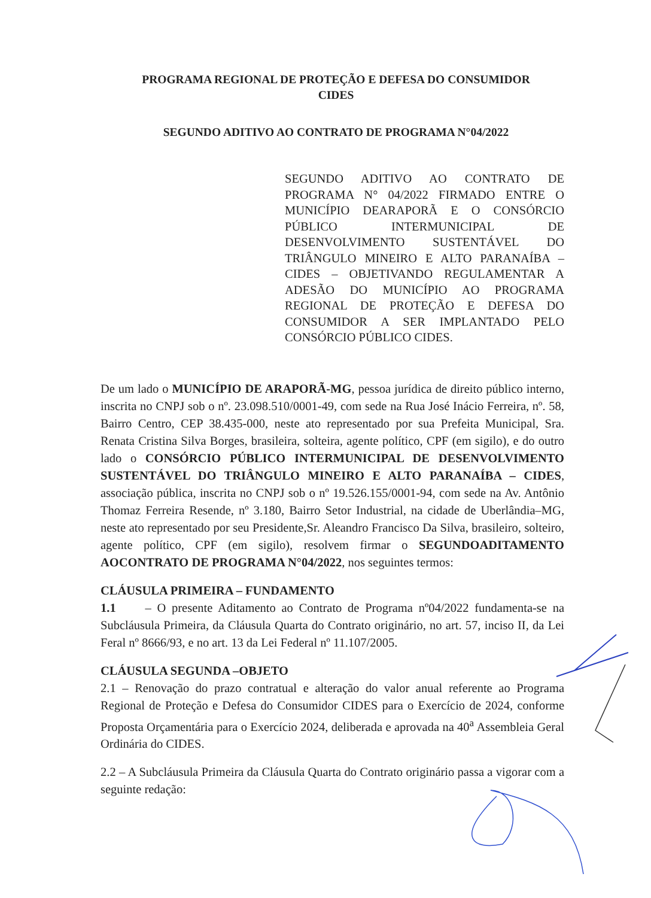PROGRAMA REGIONAL DE PROTEÇÃO E DEFESA DO CONSUMIDOR
CIDES
SEGUNDO ADITIVO AO CONTRATO DE PROGRAMA N°04/2022
SEGUNDO ADITIVO AO CONTRATO DE PROGRAMA N° 04/2022 FIRMADO ENTRE O MUNICÍPIO DEARAPORÃ E O CONSÓRCIO PÚBLICO INTERMUNICIPAL DE DESENVOLVIMENTO SUSTENTÁVEL DO TRIÂNGULO MINEIRO E ALTO PARANAÍBA – CIDES – OBJETIVANDO REGULAMENTAR A ADESÃO DO MUNICÍPIO AO PROGRAMA REGIONAL DE PROTEÇÃO E DEFESA DO CONSUMIDOR A SER IMPLANTADO PELO CONSÓRCIO PÚBLICO CIDES.
De um lado o MUNICÍPIO DE ARAPORÃ-MG, pessoa jurídica de direito público interno, inscrita no CNPJ sob o nº. 23.098.510/0001-49, com sede na Rua José Inácio Ferreira, nº. 58, Bairro Centro, CEP 38.435-000, neste ato representado por sua Prefeita Municipal, Sra. Renata Cristina Silva Borges, brasileira, solteira, agente político, CPF (em sigilo), e do outro lado o CONSÓRCIO PÚBLICO INTERMUNICIPAL DE DESENVOLVIMENTO SUSTENTÁVEL DO TRIÂNGULO MINEIRO E ALTO PARANAÍBA – CIDES, associação pública, inscrita no CNPJ sob o nº 19.526.155/0001-94, com sede na Av. Antônio Thomaz Ferreira Resende, nº 3.180, Bairro Setor Industrial, na cidade de Uberlândia–MG, neste ato representado por seu Presidente,Sr. Aleandro Francisco Da Silva, brasileiro, solteiro, agente político, CPF (em sigilo), resolvem firmar o SEGUNDOADITAMENTO AOCONTRATO DE PROGRAMA N°04/2022, nos seguintes termos:
CLÁUSULA PRIMEIRA – FUNDAMENTO
1.1 – O presente Aditamento ao Contrato de Programa nº04/2022 fundamenta-se na Subcláusula Primeira, da Cláusula Quarta do Contrato originário, no art. 57, inciso II, da Lei Feral nº 8666/93, e no art. 13 da Lei Federal nº 11.107/2005.
CLÁUSULA SEGUNDA –OBJETO
2.1 – Renovação do prazo contratual e alteração do valor anual referente ao Programa Regional de Proteção e Defesa do Consumidor CIDES para o Exercício de 2024, conforme Proposta Orçamentária para o Exercício 2024, deliberada e aprovada na 40<sup>a</sup> Assembleia Geral Ordinária do CIDES.
2.2 – A Subcláusula Primeira da Cláusula Quarta do Contrato originário passa a vigorar com a seguinte redação: